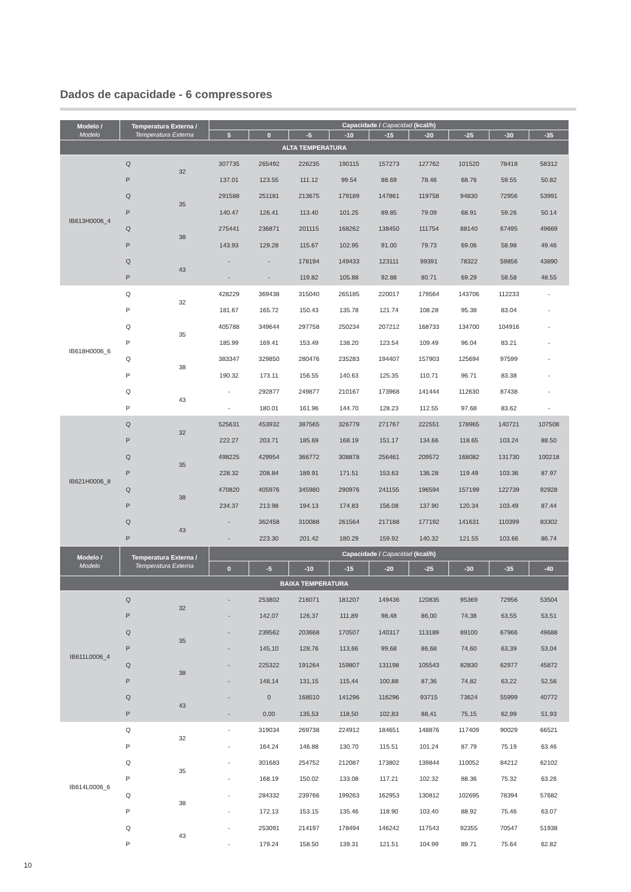Dados de capacidade - 6 compressores
| Modelo / Modelo | Temperatura Externa / Temperatura Externa | | Capacidade / Capacidad (kcal/h) | | | | | | | | |
| --- | --- | --- | --- | --- | --- | --- | --- | --- | --- | --- | --- |
| | | | 5 | 0 | -5 | -10 | -15 | -20 | -25 | -30 | -35 |
| ALTA TEMPERATURA | | | | | | | | | | | |
| IB613H0006_4 | Q | 32 | 307735 | 265492 | 226235 | 190115 | 157273 | 127762 | 101520 | 78418 | 58312 |
| | P | | 137.01 | 123.55 | 111.12 | 99.54 | 88.69 | 78.46 | 68.76 | 59.55 | 50.82 |
| | Q | 35 | 291588 | 251181 | 213675 | 179189 | 147861 | 119758 | 94830 | 72956 | 53991 |
| | P | | 140.47 | 126.41 | 113.40 | 101.25 | 89.85 | 79.09 | 68.91 | 59.26 | 50.14 |
| | Q | 38 | 275441 | 236871 | 201115 | 168262 | 138450 | 111754 | 88140 | 67495 | 49669 |
| | P | | 143.93 | 129.28 | 115.67 | 102.95 | 91.00 | 79.73 | 69.06 | 58.98 | 49.46 |
| | Q | 43 | - | - | 178194 | 149433 | 123111 | 99391 | 78322 | 59856 | 43890 |
| | P | | - | - | 119.82 | 105.88 | 92.88 | 80.71 | 69.29 | 58.58 | 48.55 |
| IB618H0006_6 | Q | 32 | 428229 | 369438 | 315040 | 265185 | 220017 | 179564 | 143706 | 112233 | - |
| | P | | 181.67 | 165.72 | 150.43 | 135.78 | 121.74 | 108.28 | 95.38 | 83.04 | - |
| | Q | 35 | 405788 | 349644 | 297758 | 250234 | 207212 | 168733 | 134700 | 104916 | - |
| | P | | 185.99 | 169.41 | 153.49 | 138.20 | 123.54 | 109.49 | 96.04 | 83.21 | - |
| | Q | 38 | 383347 | 329850 | 280476 | 235283 | 194407 | 157903 | 125694 | 97599 | - |
| | P | | 190.32 | 173.11 | 156.55 | 140.63 | 125.35 | 110.71 | 96.71 | 83.38 | - |
| | Q | 43 | - | 292877 | 249877 | 210167 | 173968 | 141444 | 112630 | 87438 | - |
| | P | | - | 180.01 | 161.96 | 144.70 | 128.23 | 112.55 | 97.68 | 83.62 | - |
| IB621H0006_8 | Q | 32 | 525631 | 453932 | 387565 | 326779 | 271767 | 222551 | 178965 | 140721 | 107508 |
| | P | | 222.27 | 203.71 | 185.69 | 168.19 | 151.17 | 134.66 | 118.65 | 103.24 | 88.50 |
| | Q | 35 | 498225 | 429954 | 366772 | 308878 | 256461 | 209572 | 168082 | 131730 | 100218 |
| | P | | 228.32 | 208.84 | 189.91 | 171.51 | 153.63 | 136.28 | 119.49 | 103.36 | 87.97 |
| | Q | 38 | 470820 | 405976 | 345980 | 290976 | 241155 | 196594 | 157199 | 122739 | 92928 |
| | P | | 234.37 | 213.98 | 194.13 | 174.83 | 156.08 | 137.90 | 120.34 | 103.49 | 87.44 |
| | Q | 43 | - | 362458 | 310088 | 261564 | 217188 | 177192 | 141631 | 110399 | 83302 |
| | P | | - | 223.30 | 201.42 | 180.29 | 159.92 | 140.32 | 121.55 | 103.66 | 86.74 |
| Modelo / Modelo | Temperatura Externa / Temperatura Externa | | Capacidade / Capacidad (kcal/h) | | | | | | | | |
| | | | 0 | -5 | -10 | -15 | -20 | -25 | -30 | -35 | -40 |
| BAIXA TEMPERATURA | | | | | | | | | | | |
| IB611L0006_4 | Q | 32 | - | 253802 | 216071 | 181207 | 149436 | 120835 | 95369 | 72956 | 53504 |
| | P | | - | 142,07 | 126,37 | 111,89 | 98,48 | 86,00 | 74,38 | 63,55 | 53,51 |
| | Q | 35 | - | 239562 | 203668 | 170507 | 140317 | 113189 | 89100 | 67966 | 49688 |
| | P | | - | 145,10 | 128,76 | 113,66 | 99,68 | 86,68 | 74,60 | 63,39 | 53,04 |
| | Q | 38 | - | 225322 | 191264 | 159807 | 131198 | 105543 | 82830 | 62977 | 45872 |
| | P | | - | 148,14 | 131,15 | 115,44 | 100,88 | 87,36 | 74,82 | 63,22 | 52,56 |
| | Q | 43 | - | 0 | 168510 | 141296 | 116296 | 93715 | 73624 | 55999 | 40772 |
| | P | | - | 0,00 | 135,53 | 118,50 | 102,83 | 88,41 | 75,15 | 62,99 | 51,93 |
| IB614L0006_6 | Q | 32 | - | 319034 | 269738 | 224912 | 184651 | 148876 | 117409 | 90029 | 66521 |
| | P | | - | 164.24 | 146.88 | 130.70 | 115.51 | 101.24 | 87.79 | 75.19 | 63.46 |
| | Q | 35 | - | 301683 | 254752 | 212087 | 173802 | 139844 | 110052 | 84212 | 62102 |
| | P | | - | 168.19 | 150.02 | 133.08 | 117.21 | 102.32 | 88.36 | 75.32 | 63.26 |
| | Q | 38 | - | 284332 | 239766 | 199263 | 162953 | 130812 | 102695 | 78394 | 57682 |
| | P | | - | 172.13 | 153.15 | 135.46 | 118.90 | 103.40 | 88.92 | 75.46 | 63.07 |
| | Q | 43 | - | 253091 | 214197 | 178494 | 146242 | 117543 | 92355 | 70547 | 51938 |
| | P | | - | 179.24 | 158.50 | 139.31 | 121.51 | 104.99 | 89.71 | 75.64 | 62.82 |
10